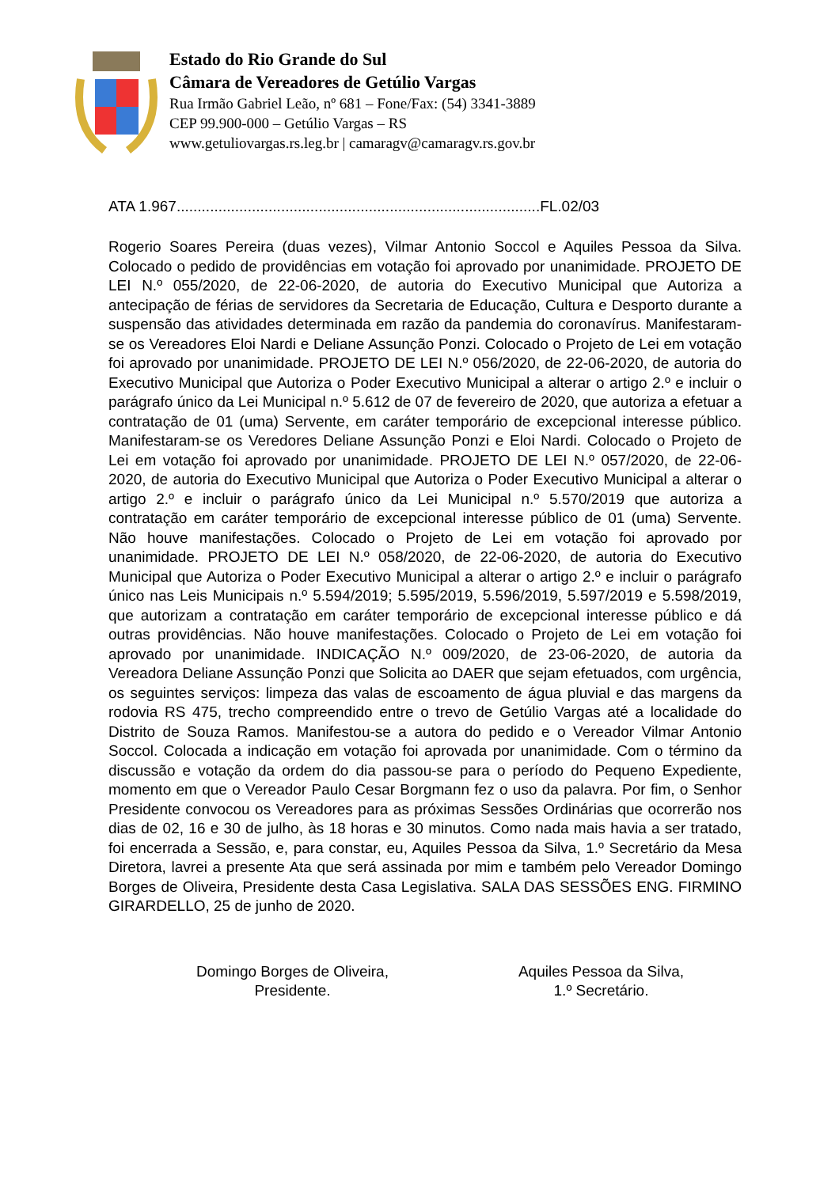Estado do Rio Grande do Sul
Câmara de Vereadores de Getúlio Vargas
Rua Irmão Gabriel Leão, nº 681 – Fone/Fax: (54) 3341-3889
CEP 99.900-000 – Getúlio Vargas – RS
www.getuliovargas.rs.leg.br | camaragv@camaragv.rs.gov.br
ATA 1.967.......................................................................................FL.02/03
Rogerio Soares Pereira (duas vezes), Vilmar Antonio Soccol e Aquiles Pessoa da Silva. Colocado o pedido de providências em votação foi aprovado por unanimidade. PROJETO DE LEI N.º 055/2020, de 22-06-2020, de autoria do Executivo Municipal que Autoriza a antecipação de férias de servidores da Secretaria de Educação, Cultura e Desporto durante a suspensão das atividades determinada em razão da pandemia do coronavírus. Manifestaram-se os Vereadores Eloi Nardi e Deliane Assunção Ponzi. Colocado o Projeto de Lei em votação foi aprovado por unanimidade. PROJETO DE LEI N.º 056/2020, de 22-06-2020, de autoria do Executivo Municipal que Autoriza o Poder Executivo Municipal a alterar o artigo 2.º e incluir o parágrafo único da Lei Municipal n.º 5.612 de 07 de fevereiro de 2020, que autoriza a efetuar a contratação de 01 (uma) Servente, em caráter temporário de excepcional interesse público. Manifestaram-se os Veredores Deliane Assunção Ponzi e Eloi Nardi. Colocado o Projeto de Lei em votação foi aprovado por unanimidade. PROJETO DE LEI N.º 057/2020, de 22-06-2020, de autoria do Executivo Municipal que Autoriza o Poder Executivo Municipal a alterar o artigo 2.º e incluir o parágrafo único da Lei Municipal n.º 5.570/2019 que autoriza a contratação em caráter temporário de excepcional interesse público de 01 (uma) Servente. Não houve manifestações. Colocado o Projeto de Lei em votação foi aprovado por unanimidade. PROJETO DE LEI N.º 058/2020, de 22-06-2020, de autoria do Executivo Municipal que Autoriza o Poder Executivo Municipal a alterar o artigo 2.º e incluir o parágrafo único nas Leis Municipais n.º 5.594/2019; 5.595/2019, 5.596/2019, 5.597/2019 e 5.598/2019, que autorizam a contratação em caráter temporário de excepcional interesse público e dá outras providências. Não houve manifestações. Colocado o Projeto de Lei em votação foi aprovado por unanimidade. INDICAÇÃO N.º 009/2020, de 23-06-2020, de autoria da Vereadora Deliane Assunção Ponzi que Solicita ao DAER que sejam efetuados, com urgência, os seguintes serviços: limpeza das valas de escoamento de água pluvial e das margens da rodovia RS 475, trecho compreendido entre o trevo de Getúlio Vargas até a localidade do Distrito de Souza Ramos. Manifestou-se a autora do pedido e o Vereador Vilmar Antonio Soccol. Colocada a indicação em votação foi aprovada por unanimidade. Com o término da discussão e votação da ordem do dia passou-se para o período do Pequeno Expediente, momento em que o Vereador Paulo Cesar Borgmann fez o uso da palavra. Por fim, o Senhor Presidente convocou os Vereadores para as próximas Sessões Ordinárias que ocorrerão nos dias de 02, 16 e 30 de julho, às 18 horas e 30 minutos. Como nada mais havia a ser tratado, foi encerrada a Sessão, e, para constar, eu, Aquiles Pessoa da Silva, 1.º Secretário da Mesa Diretora, lavrei a presente Ata que será assinada por mim e também pelo Vereador Domingo Borges de Oliveira, Presidente desta Casa Legislativa. SALA DAS SESSÕES ENG. FIRMINO GIRARDELLO, 25 de junho de 2020.
Domingo Borges de Oliveira,
Presidente.
Aquiles Pessoa da Silva,
1.º Secretário.